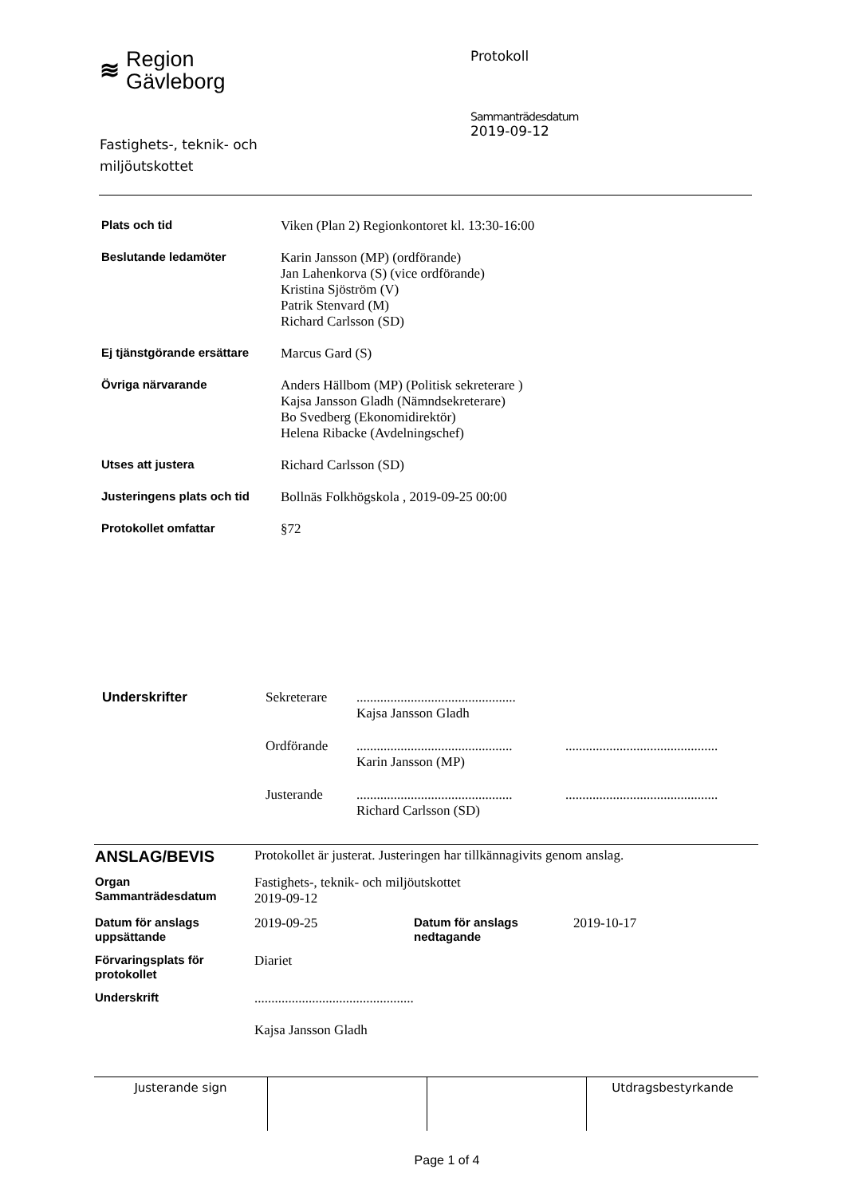≋ Region
Gävleborg
Fastighets-, teknik- och
miljöutskottet
Protokoll
Sammanträdesdatum
2019-09-12
| Plats och tid | Viken (Plan 2) Regionkontoret kl. 13:30-16:00 |
| Beslutande ledamöter | Karin Jansson (MP) (ordförande) Jan Lahenkorva (S) (vice ordförande) Kristina Sjöström (V) Patrik Stenvard (M) Richard Carlsson (SD) |
| Ej tjänstgörande ersättare | Marcus Gard (S) |
| Övriga närvarande | Anders Hällbom (MP) (Politisk sekreterare ) Kajsa Jansson Gladh (Nämndsekreterare) Bo Svedberg (Ekonomidirektör) Helena Ribacke (Avdelningschef) |
| Utses att justera | Richard Carlsson (SD) |
| Justeringens plats och tid | Bollnäs Folkhögskola , 2019-09-25 00:00 |
| Protokollet omfattar | §72 |
| Underskrifter | Sekreterare | ............................................... Kajsa Jansson Gladh | |
| | Ordförande | .............................................. Karin Jansson (MP) | ............................................. |
| | Justerande | .............................................. Richard Carlsson (SD) | ............................................. |
| ANSLAG/BEVIS | Protokollet är justerat. Justeringen har tillkännagivits genom anslag. | | |
| Organ Sammanträdesdatum | Fastighets-, teknik- och miljöutskottet 2019-09-12 | | |
| Datum för anslags uppsättande | 2019-09-25 | Datum för anslags nedtagande | 2019-10-17 |
| Förvaringsplats för protokollet | Diariet | | |
| Underskrift | ............................................... Kajsa Jansson Gladh | | |
| Justerande sign | | | Utdragsbestyrkande |
Page 1 of 4